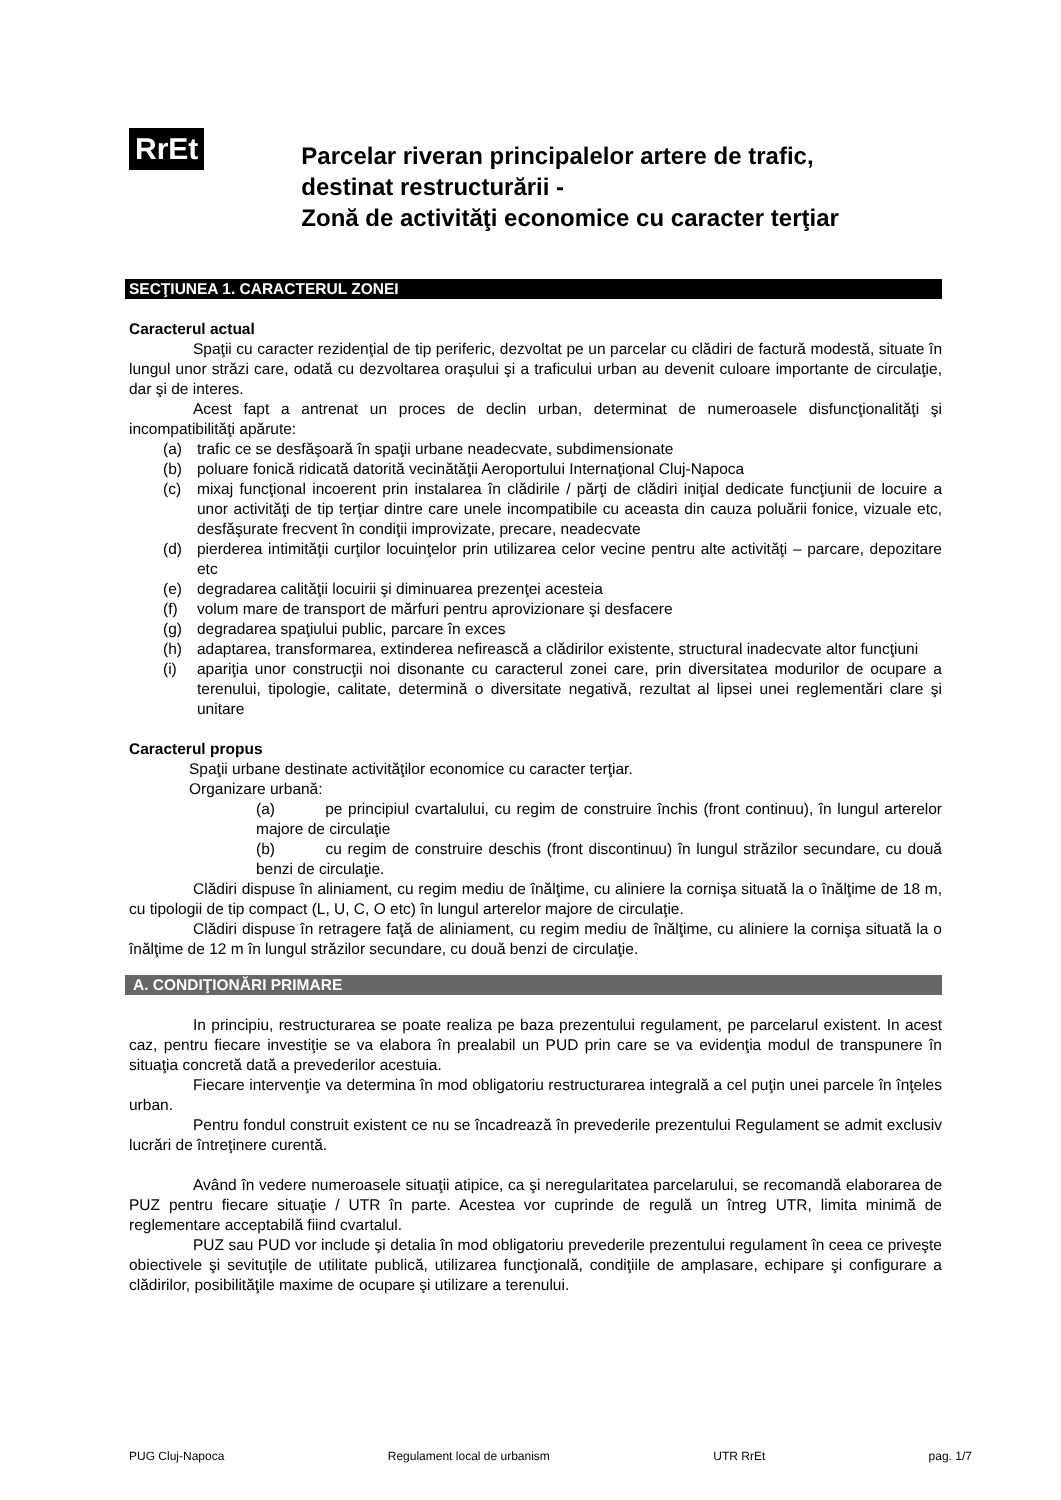RrEt
Parcelar riveran principalelor artere de trafic,
destinat restructurării -
Zonă de activităţi economice cu caracter terţiar
SECŢIUNEA 1. CARACTERUL ZONEI
Caracterul actual
Spaţii cu caracter rezidenţial de tip periferic, dezvoltat pe un parcelar cu clădiri de factură modestă, situate în lungul unor străzi care, odată cu dezvoltarea oraşului şi a traficului urban au devenit culoare importante de circulaţie, dar şi de interes.
Acest fapt a antrenat un proces de declin urban, determinat de numeroasele disfuncţionalităţi şi incompatibilităţi apărute:
(a) trafic ce se desfăşoară în spaţii urbane neadecvate, subdimensionate
(b) poluare fonică ridicată datorită vecinătăţii Aeroportului Internaţional Cluj-Napoca
(c) mixaj funcţional incoerent prin instalarea în clădirile / părţi de clădiri iniţial dedicate funcţiunii de locuire a unor activităţi de tip terţiar dintre care unele incompatibile cu aceasta din cauza poluării fonice, vizuale etc, desfăşurate frecvent în condiţii improvizate, precare, neadecvate
(d) pierderea intimităţii curţilor locuinţelor prin utilizarea celor vecine pentru alte activităţi – parcare, depozitare etc
(e) degradarea calităţii locuirii şi diminuarea prezenţei acesteia
(f) volum mare de transport de mărfuri pentru aprovizionare şi desfacere
(g) degradarea spaţiului public, parcare în exces
(h) adaptarea, transformarea, extinderea nefirească a clădirilor existente, structural inadecvate altor funcţiuni
(i) apariţia unor construcţii noi disonante cu caracterul zonei care, prin diversitatea modurilor de ocupare a terenului, tipologie, calitate, determină o diversitate negativă, rezultat al lipsei unei reglementări clare şi unitare
Caracterul propus
Spaţii urbane destinate activităţilor economice cu caracter terţiar.
Organizare urbană:
(a) pe principiul cvartalului, cu regim de construire închis (front continuu), în lungul arterelor majore de circulaţie
(b) cu regim de construire deschis (front discontinuu) în lungul străzilor secundare, cu două benzi de circulaţie.
Clădiri dispuse în aliniament, cu regim mediu de înălţime, cu aliniere la cornişa situată la o înălţime de 18 m, cu tipologii de tip compact (L, U, C, O etc) în lungul arterelor majore de circulaţie.
Clădiri dispuse în retragere faţă de aliniament, cu regim mediu de înălţime, cu aliniere la cornişa situată la o înălţime de 12 m în lungul străzilor secundare, cu două benzi de circulaţie.
A. CONDIŢIONĂRI PRIMARE
In principiu, restructurarea se poate realiza pe baza prezentului regulament, pe parcelarul existent. In acest caz, pentru fiecare investiţie se va elabora în prealabil un PUD prin care se va evidenţia modul de transpunere în situaţia concretă dată a prevederilor acestuia.
Fiecare intervenţie va determina în mod obligatoriu restructurarea integrală a cel puţin unei parcele în înţeles urban.
Pentru fondul construit existent ce nu se încadrează în prevederile prezentului Regulament se admit exclusiv lucrări de întreţinere curentă.
Având în vedere numeroasele situaţii atipice, ca şi neregularitatea parcelarului, se recomandă elaborarea de PUZ pentru fiecare situaţie / UTR în parte. Acestea vor cuprinde de regulă un întreg UTR, limita minimă de reglementare acceptabilă fiind cvartalul.
PUZ sau PUD vor include şi detalia în mod obligatoriu prevederile prezentului regulament în ceea ce priveşte obiectivele şi sevituţile de utilitate publică, utilizarea funcţională, condiţiile de amplasare, echipare şi configurare a clădirilor, posibilităţile maxime de ocupare şi utilizare a terenului.
PUG Cluj-Napoca Regulament local de urbanism UTR RrEt pag. 1/7